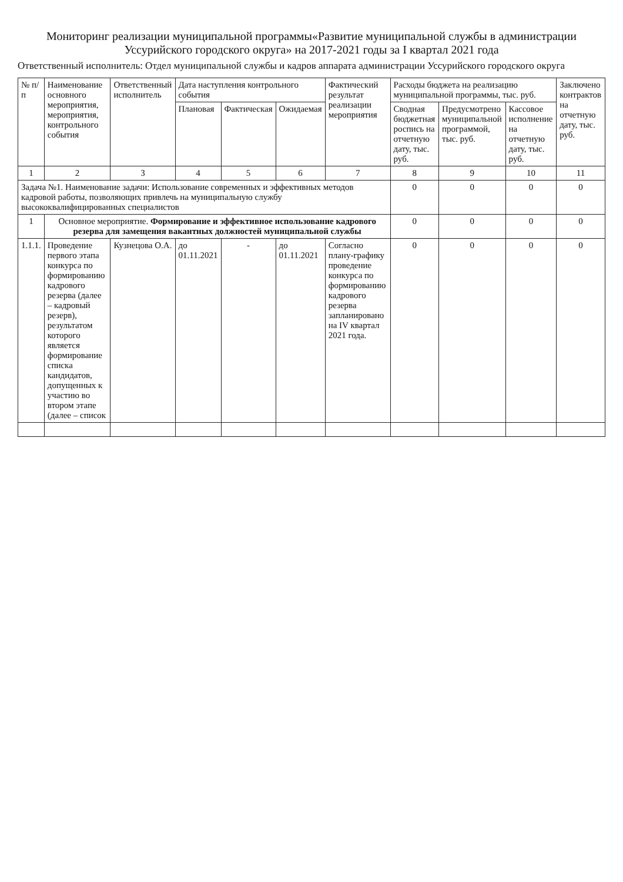Мониторинг реализации муниципальной программы«Развитие муниципальной службы в администрации Уссурийского городского округа» на 2017-2021 годы за I квартал 2021 года
Ответственный исполнитель: Отдел муниципальной службы и кадров аппарата администрации Уссурийского городского округа
| № п/п | Наименование основного мероприятия, мероприятия, контрольного события | Ответственный исполнитель | Дата наступления контрольного события | | | Фактический результат реализации мероприятия | Расходы бюджета на реализацию муниципальной программы, тыс. руб. | | | Заключено контрактов на отчетную дату, тыс. руб. |
| --- | --- | --- | --- | --- | --- | --- | --- | --- | --- | --- |
| | | | Плановая | Фактическая | Ожидаемая | | Сводная бюджетная роспись на отчетную дату, тыс. руб. | Предусмотрено муниципальной программой, тыс. руб. | Кассовое исполнение на отчетную дату, тыс. руб. | |
| 1 | 2 | 3 | 4 | 5 | 6 | 7 | 8 | 9 | 10 | 11 |
| Задача №1. Наименование задачи: Использование современных и эффективных методов кадровой работы, позволяющих привлечь на муниципальную службу высококвалифицированных специалистов | | | | | | | 0 | 0 | 0 | 0 |
| 1 | Основное мероприятие. Формирование и эффективное использование кадрового резерва для замещения вакантных должностей муниципальной службы | | | | | | 0 | 0 | 0 | 0 |
| 1.1.1. | Проведение первого этапа конкурса по формированию кадрового резерва (далее – кадровый резерв), результатом которого является формирование списка кандидатов, допущенных к участию во втором этапе (далее – список | Кузнецова О.А. | до 01.11.2021 | - | до 01.11.2021 | Согласно плану-графику проведение конкурса по формированию кадрового резерва запланировано на IV квартал 2021 года. | 0 | 0 | 0 | 0 |